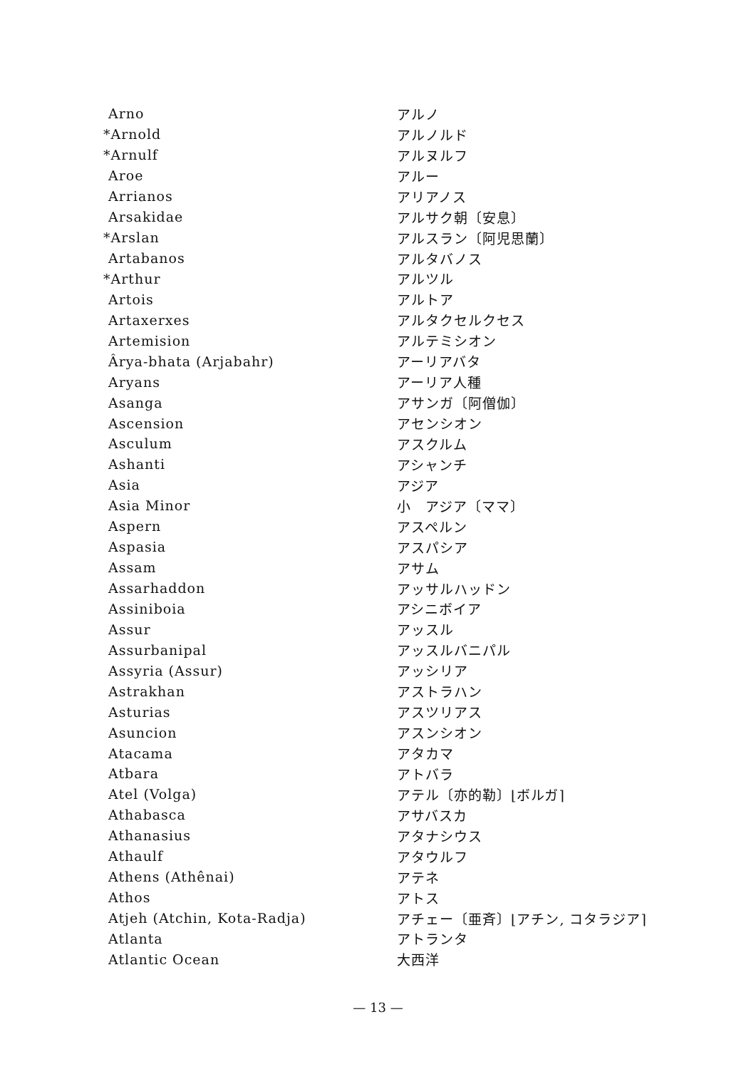| Arno | アルノ |
| *Arnold | アルノルド |
| *Arnulf | アルヌルフ |
| Aroe | アルー |
| Arrianos | アリアノス |
| Arsakidae | アルサク朝〔安息〕 |
| *Arslan | アルスラン〔阿児思蘭〕 |
| Artabanos | アルタバノス |
| *Arthur | アルツル |
| Artois | アルトア |
| Artaxerxes | アルタクセルクセス |
| Artemision | アルテミシオン |
| Ârya-bhata (Arjabahr) | アーリアバタ |
| Aryans | アーリア人種 |
| Asanga | アサンガ〔阿僧伽〕 |
| Ascension | アセンシオン |
| Asculum | アスクルム |
| Ashanti | アシャンチ |
| Asia | アジア |
| Asia Minor | 小 アジア〔ママ〕 |
| Aspern | アスペルン |
| Aspasia | アスパシア |
| Assam | アサム |
| Assarhaddon | アッサルハッドン |
| Assiniboia | アシニボイア |
| Assur | アッスル |
| Assurbanipal | アッスルバニパル |
| Assyria (Assur) | アッシリア |
| Astrakhan | アストラハン |
| Asturias | アスツリアス |
| Asuncion | アスンシオン |
| Atacama | アタカマ |
| Atbara | アトバラ |
| Atel (Volga) | アテル〔亦的勒〕⌊ボルガ⌉ |
| Athabasca | アサバスカ |
| Athanasius | アタナシウス |
| Athaulf | アタウルフ |
| Athens (Athênai) | アテネ |
| Athos | アトス |
| Atjeh (Atchin, Kota-Radja) | アチェー〔亜斉〕⌊アチン, コタラジア⌉ |
| Atlanta | アトランタ |
| Atlantic Ocean | 大西洋 |
— 13 —